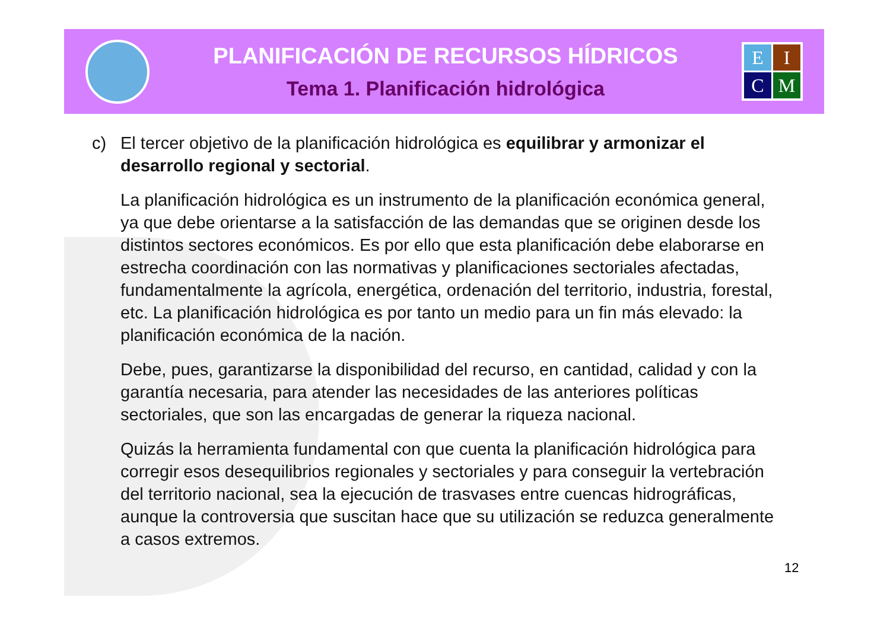PLANIFICACIÓN DE RECURSOS HÍDRICOS
Tema 1. Planificación hidrológica
E
I
C
M
c) El tercer objetivo de la planificación hidrológica es equilibrar y armonizar el desarrollo regional y sectorial.
La planificación hidrológica es un instrumento de la planificación económica general, ya que debe orientarse a la satisfacción de las demandas que se originen desde los distintos sectores económicos. Es por ello que esta planificación debe elaborarse en estrecha coordinación con las normativas y planificaciones sectoriales afectadas, fundamentalmente la agrícola, energética, ordenación del territorio, industria, forestal, etc. La planificación hidrológica es por tanto un medio para un fin más elevado: la planificación económica de la nación.
Debe, pues, garantizarse la disponibilidad del recurso, en cantidad, calidad y con la garantía necesaria, para atender las necesidades de las anteriores políticas sectoriales, que son las encargadas de generar la riqueza nacional.
Quizás la herramienta fundamental con que cuenta la planificación hidrológica para corregir esos desequilibrios regionales y sectoriales y para conseguir la vertebración del territorio nacional, sea la ejecución de trasvases entre cuencas hidrográficas, aunque la controversia que suscitan hace que su utilización se reduzca generalmente a casos extremos.
12